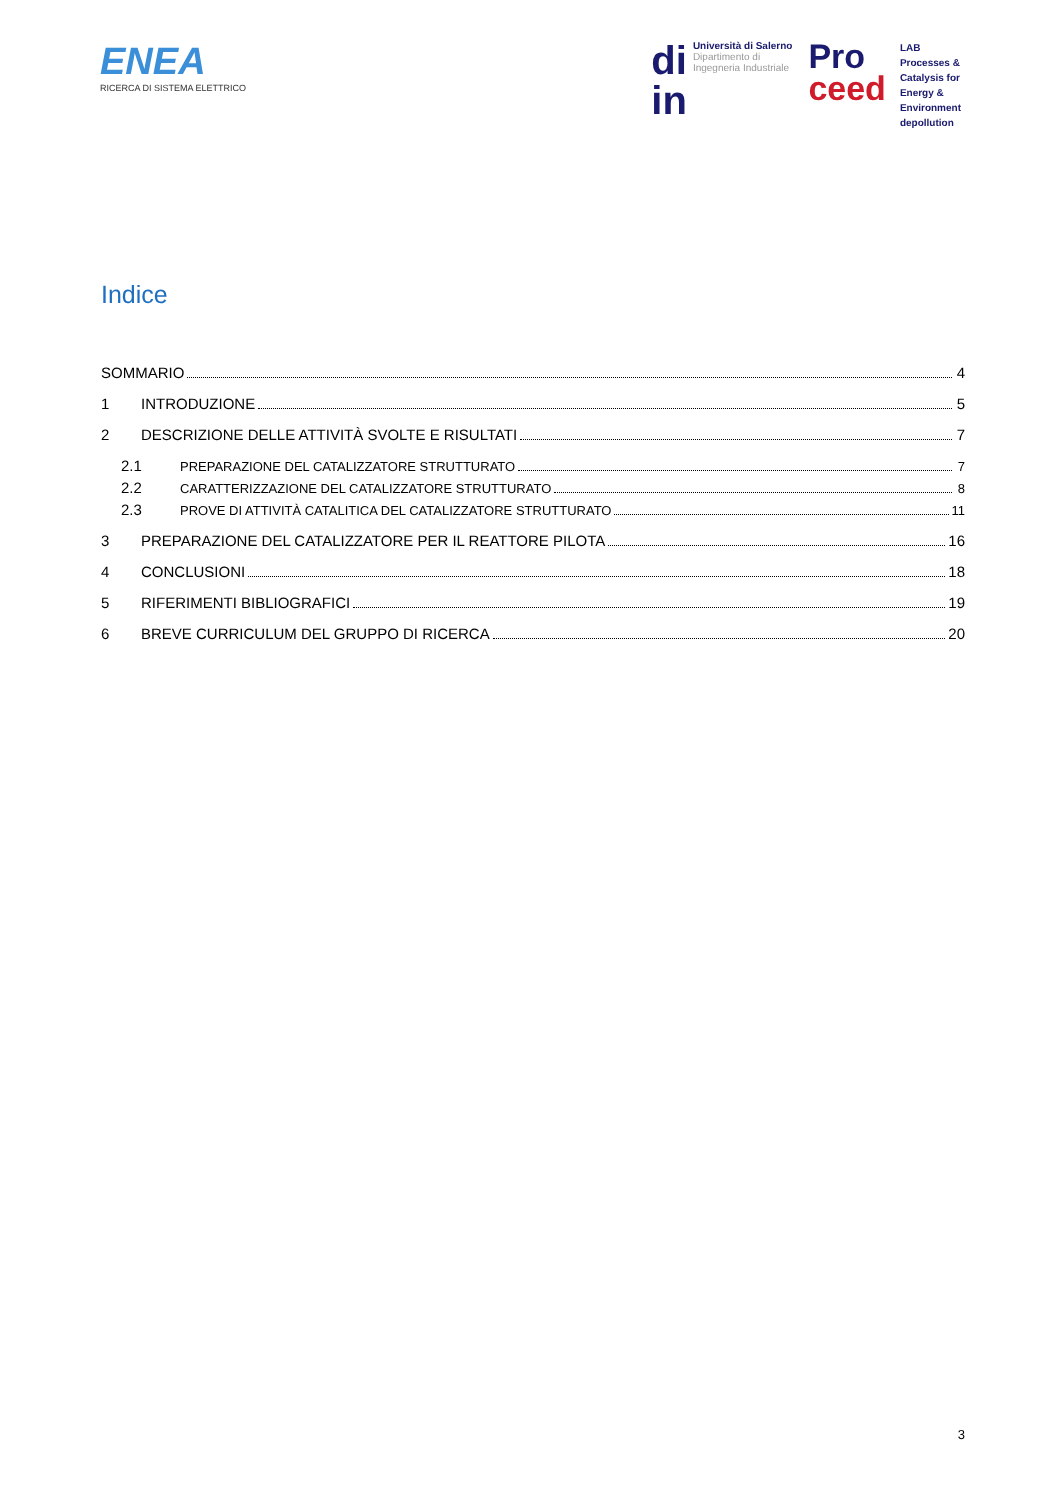ENEA
RICERCA DI SISTEMA ELETTRICO
di
in
Università di Salerno
Dipartimento di
Ingegneria Industriale
Pro
ceed
LAB
Processes &
Catalysis for
Energy &
Environment
depollution
Indice
SOMMARIO 4
1 INTRODUZIONE 5
2 DESCRIZIONE DELLE ATTIVITÀ SVOLTE E RISULTATI 7
2.1 PREPARAZIONE DEL CATALIZZATORE STRUTTURATO 7
2.2 CARATTERIZZAZIONE DEL CATALIZZATORE STRUTTURATO 8
2.3 PROVE DI ATTIVITÀ CATALITICA DEL CATALIZZATORE STRUTTURATO 11
3 PREPARAZIONE DEL CATALIZZATORE PER IL REATTORE PILOTA 16
4 CONCLUSIONI 18
5 RIFERIMENTI BIBLIOGRAFICI 19
6 BREVE CURRICULUM DEL GRUPPO DI RICERCA 20
3